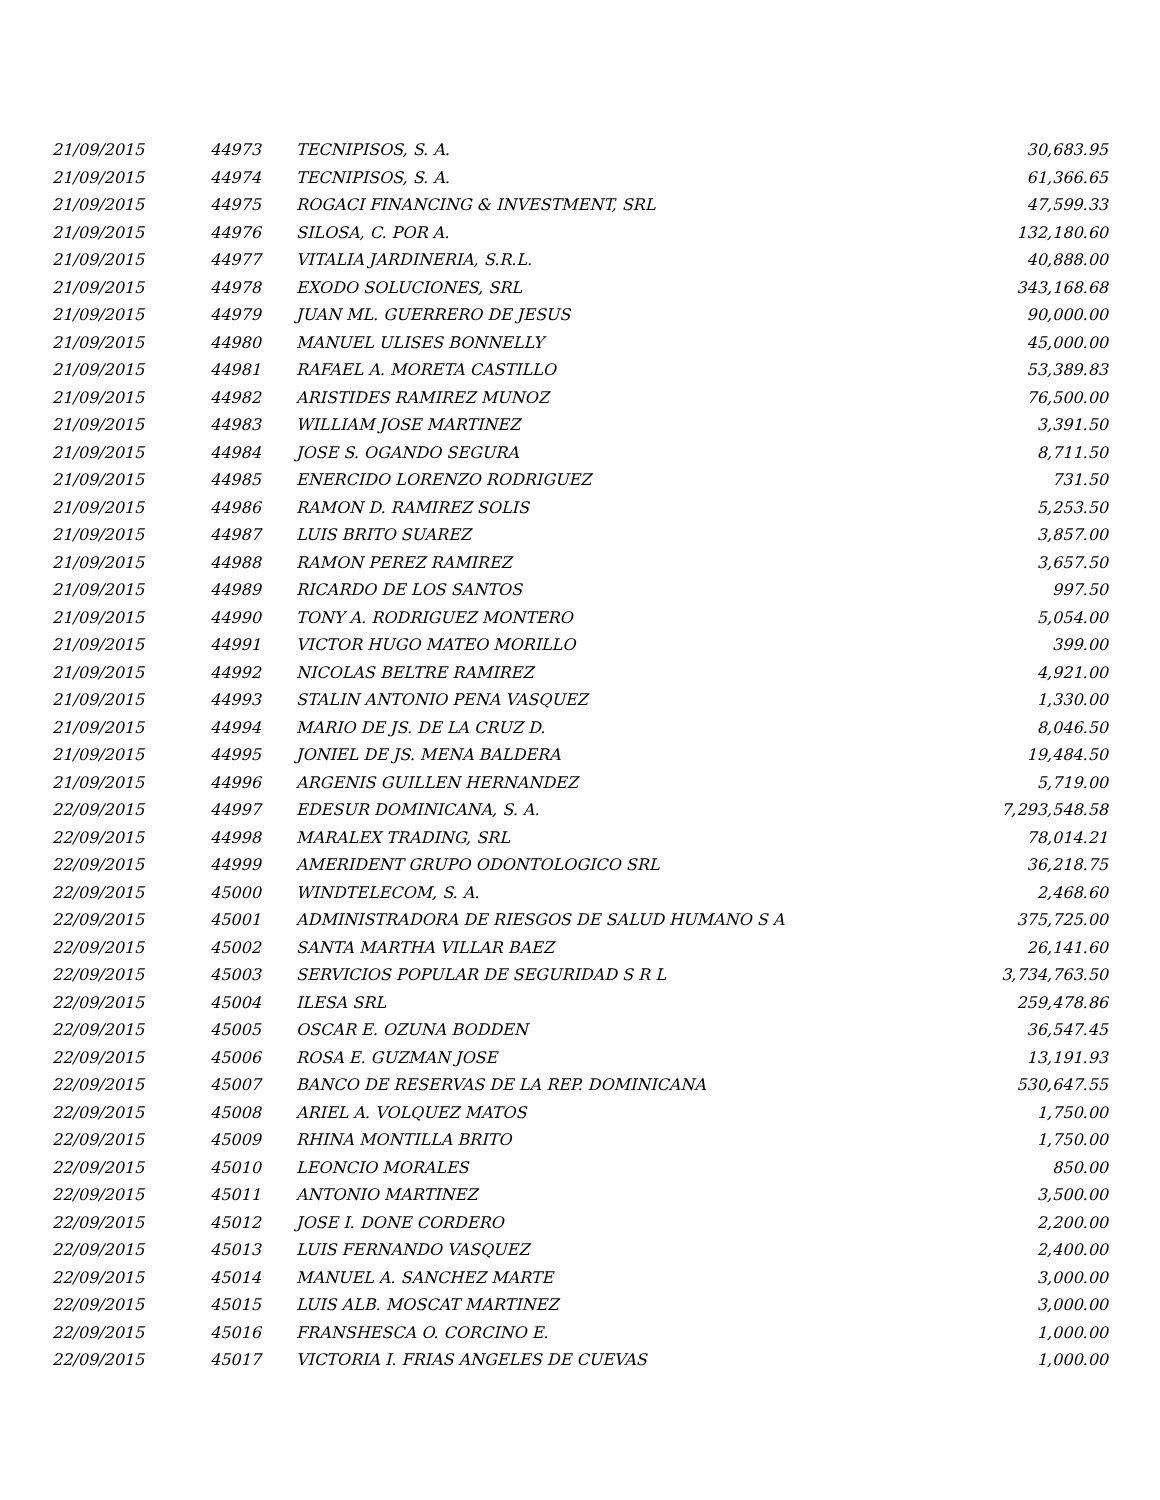| 21/09/2015 | 44973 | TECNIPISOS, S. A. | 30,683.95 |
| 21/09/2015 | 44974 | TECNIPISOS, S. A. | 61,366.65 |
| 21/09/2015 | 44975 | ROGACI FINANCING & INVESTMENT, SRL | 47,599.33 |
| 21/09/2015 | 44976 | SILOSA, C. POR A. | 132,180.60 |
| 21/09/2015 | 44977 | VITALIA JARDINERIA, S.R.L. | 40,888.00 |
| 21/09/2015 | 44978 | EXODO SOLUCIONES, SRL | 343,168.68 |
| 21/09/2015 | 44979 | JUAN ML. GUERRERO DE JESUS | 90,000.00 |
| 21/09/2015 | 44980 | MANUEL ULISES BONNELLY | 45,000.00 |
| 21/09/2015 | 44981 | RAFAEL A. MORETA CASTILLO | 53,389.83 |
| 21/09/2015 | 44982 | ARISTIDES RAMIREZ MUNOZ | 76,500.00 |
| 21/09/2015 | 44983 | WILLIAM JOSE MARTINEZ | 3,391.50 |
| 21/09/2015 | 44984 | JOSE S. OGANDO SEGURA | 8,711.50 |
| 21/09/2015 | 44985 | ENERCIDO LORENZO RODRIGUEZ | 731.50 |
| 21/09/2015 | 44986 | RAMON D. RAMIREZ SOLIS | 5,253.50 |
| 21/09/2015 | 44987 | LUIS BRITO SUAREZ | 3,857.00 |
| 21/09/2015 | 44988 | RAMON PEREZ RAMIREZ | 3,657.50 |
| 21/09/2015 | 44989 | RICARDO DE LOS SANTOS | 997.50 |
| 21/09/2015 | 44990 | TONY A. RODRIGUEZ MONTERO | 5,054.00 |
| 21/09/2015 | 44991 | VICTOR HUGO MATEO MORILLO | 399.00 |
| 21/09/2015 | 44992 | NICOLAS BELTRE RAMIREZ | 4,921.00 |
| 21/09/2015 | 44993 | STALIN ANTONIO PENA VASQUEZ | 1,330.00 |
| 21/09/2015 | 44994 | MARIO DE JS. DE LA CRUZ D. | 8,046.50 |
| 21/09/2015 | 44995 | JONIEL DE JS. MENA BALDERA | 19,484.50 |
| 21/09/2015 | 44996 | ARGENIS GUILLEN HERNANDEZ | 5,719.00 |
| 22/09/2015 | 44997 | EDESUR DOMINICANA, S. A. | 7,293,548.58 |
| 22/09/2015 | 44998 | MARALEX TRADING, SRL | 78,014.21 |
| 22/09/2015 | 44999 | AMERIDENT GRUPO ODONTOLOGICO SRL | 36,218.75 |
| 22/09/2015 | 45000 | WINDTELECOM, S. A. | 2,468.60 |
| 22/09/2015 | 45001 | ADMINISTRADORA DE RIESGOS DE SALUD HUMANO S A | 375,725.00 |
| 22/09/2015 | 45002 | SANTA MARTHA VILLAR BAEZ | 26,141.60 |
| 22/09/2015 | 45003 | SERVICIOS POPULAR DE SEGURIDAD S R L | 3,734,763.50 |
| 22/09/2015 | 45004 | ILESA SRL | 259,478.86 |
| 22/09/2015 | 45005 | OSCAR E. OZUNA BODDEN | 36,547.45 |
| 22/09/2015 | 45006 | ROSA E. GUZMAN JOSE | 13,191.93 |
| 22/09/2015 | 45007 | BANCO DE RESERVAS DE LA REP. DOMINICANA | 530,647.55 |
| 22/09/2015 | 45008 | ARIEL A. VOLQUEZ MATOS | 1,750.00 |
| 22/09/2015 | 45009 | RHINA MONTILLA BRITO | 1,750.00 |
| 22/09/2015 | 45010 | LEONCIO MORALES | 850.00 |
| 22/09/2015 | 45011 | ANTONIO MARTINEZ | 3,500.00 |
| 22/09/2015 | 45012 | JOSE I. DONE CORDERO | 2,200.00 |
| 22/09/2015 | 45013 | LUIS FERNANDO VASQUEZ | 2,400.00 |
| 22/09/2015 | 45014 | MANUEL A. SANCHEZ MARTE | 3,000.00 |
| 22/09/2015 | 45015 | LUIS ALB. MOSCAT MARTINEZ | 3,000.00 |
| 22/09/2015 | 45016 | FRANSHESCA O. CORCINO E. | 1,000.00 |
| 22/09/2015 | 45017 | VICTORIA I. FRIAS ANGELES DE CUEVAS | 1,000.00 |